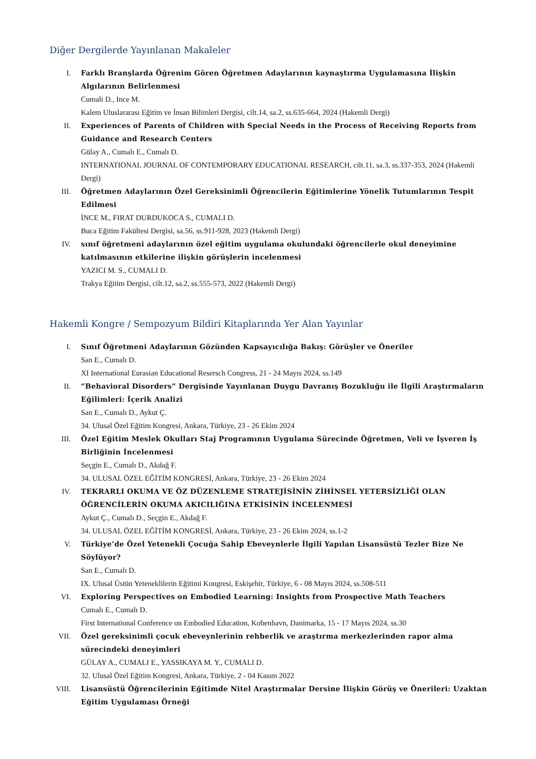Diğer Dergilerde Yayınlanan Makaleler
I. Farklı Branşlarda Öğrenim Gören Öğretmen Adaylarının kaynaştırma Uygulamasına İlişkin Algılarının Belirlenmesi
Cumali D., Ince M.
Kalem Uluslararası Eğitim ve İnsan Bilimleri Dergisi, cilt.14, sa.2, ss.635-664, 2024 (Hakemli Dergi)
II. Experiences of Parents of Children with Special Needs in the Process of Receiving Reports from Guidance and Research Centers
Gülay A., Cumalı E., Cumalı D.
INTERNATIONAL JOURNAL OF CONTEMPORARY EDUCATIONAL RESEARCH, cilt.11, sa.3, ss.337-353, 2024 (Hakemli Dergi)
III. Öğretmen Adaylarının Özel Gereksinimli Öğrencilerin Eğitimlerine Yönelik Tutumlarının Tespit Edilmesi
İNCE M., FIRAT DURDUKOCA S., CUMALI D.
Buca Eğitim Fakültesi Dergisi, sa.56, ss.911-928, 2023 (Hakemli Dergi)
IV. sınıf öğretmeni adaylarının özel eğitim uygulama okulundaki öğrencilerle okul deneyimine katılmasının etkilerine ilişkin görüşlerin incelenmesi
YAZICI M. S., CUMALI D.
Trakya Eğitim Dergisi, cilt.12, sa.2, ss.555-573, 2022 (Hakemli Dergi)
Hakemli Kongre / Sempozyum Bildiri Kitaplarında Yer Alan Yayınlar
I. Sınıf Öğretmeni Adaylarının Gözünden Kapsayıcılığa Bakış: Görüşler ve Öneriler
San E., Cumalı D.
XI International Eurasian Educational Resersch Congress, 21 - 24 Mayıs 2024, ss.149
II. “Behavioral Disorders” Dergisinde Yayınlanan Duygu Davranış Bozukluğu ile İlgili Araştırmaların Eğilimleri: İçerik Analizi
San E., Cumalı D., Aykut Ç.
34. Ulusal Özel Eğitim Kongresi, Ankara, Türkiye, 23 - 26 Ekim 2024
III. Özel Eğitim Meslek Okulları Staj Programının Uygulama Sürecinde Öğretmen, Veli ve İşveren İş Birliğinin İncelenmesi
Seçgin E., Cumalı D., Akdağ F.
34. ULUSAL ÖZEL EĞİTİM KONGRESİ, Ankara, Türkiye, 23 - 26 Ekim 2024
IV. TEKRARLI OKUMA VE ÖZ DÜZENLEME STRATEJİSİNİN ZİHİNSEL YETERSİZLİĞİ OLAN ÖĞRENCİLERİN OKUMA AKICILIĞINA ETKİSİNİN İNCELENMESİ
Aykut Ç., Cumalı D., Seçgin E., Akdağ F.
34. ULUSAL ÖZEL EĞİTİM KONGRESİ, Ankara, Türkiye, 23 - 26 Ekim 2024, ss.1-2
V. Türkiye’de Özel Yetenekli Çocuğa Sahip Ebeveynlerle İlgili Yapılan Lisansüstü Tezler Bize Ne Söylüyor?
San E., Cumalı D.
IX. Ulusal Üstün Yeteneklilerin Eğitimi Kongresi, Eskişehir, Türkiye, 6 - 08 Mayıs 2024, ss.508-511
VI. Exploring Perspectives on Embodied Learning: Insights from Prospective Math Teachers
Cumalı E., Cumalı D.
First International Conference on Embodied Education, Kobenhavn, Danimarka, 15 - 17 Mayıs 2024, ss.30
VII. Özel gereksinimli çocuk ebeveynlerinin rehberlik ve araştırma merkezlerinden rapor alma sürecindeki deneyimleri
GÜLAY A., CUMALI E., YASSIKAYA M. Y., CUMALI D.
32. Ulusal Özel Eğitim Kongresi, Ankara, Türkiye, 2 - 04 Kasım 2022
VIII.
Lisansüstü Öğrencilerinin Eğitimde Nitel Araştırmalar Dersine İlişkin Görüş ve Önerileri: Uzaktan Eğitim Uygulaması Örneği